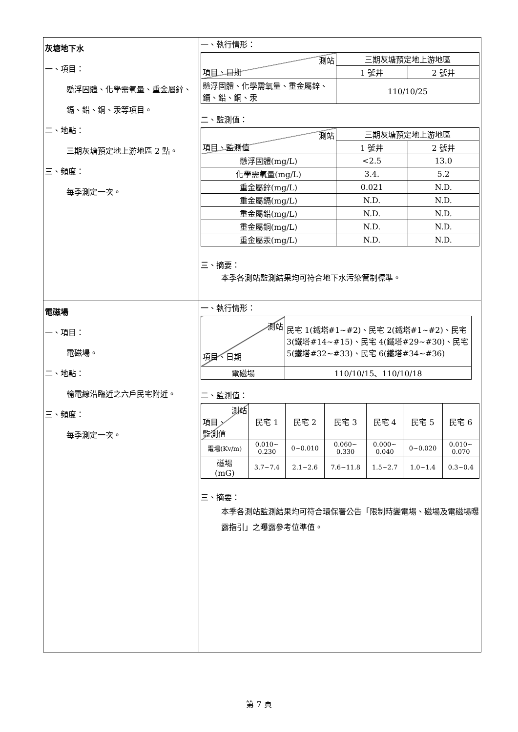| 灰塘地下水 一、項目： 懸浮固體、化學需氧量、重金屬鋅、鎘、鉛、銅、汞等項目。 二、地點： 三期灰塘預定地上游地區 2 點。 三、頻度： 每季測定一次。 | 一、執行情形： / 測站 項目、日期 / 三期灰塘預定地上游地區 / / / / 1 號井 / 2 號井 / / 懸浮固體、化學需氧量、重金屬鋅、鎘、鉛、銅、汞 / 110/10/25 / / 二、監測值： / 測站 項目、監測值 / 三期灰塘預定地上游地區 / / / / 1 號井 / 2 號井 / / 懸浮固體(mg/L) / <2.5 / 13.0 / / 化學需氧量(mg/L) / 3.4. / 5.2 / / 重金屬鋅(mg/L) / 0.021 / N.D. / / 重金屬鎘(mg/L) / N.D. / N.D. / / 重金屬鉛(mg/L) / N.D. / N.D. / / 重金屬銅(mg/L) / N.D. / N.D. / / 重金屬汞(mg/L) / N.D. / N.D. / 三、摘要： 本季各測站監測結果均可符合地下水污染管制標準。 |
| 電磁場 一、項目： 電磁場。 二、地點： 輸電線沿臨近之六戶民宅附近。 三、頻度： 每季測定一次。 | 一、執行情形： / 測站 項目、日期 / 民宅 1(鐵塔#1~#2)、民宅 2(鐵塔#1~#2)、民宅 3(鐵塔#14~#15)、民宅 4(鐵塔#29~#30)、民宅 5(鐵塔#32~#33)、民宅 6(鐵塔#34~#36) / / 電磁場 / 110/10/15、110/10/18 / 二、監測值： / 測站 項目、 監測值 / 民宅 1 / 民宅 2 / 民宅 3 / 民宅 4 / 民宅 5 / 民宅 6 / / 電場(Kv/m) / 0.010~ 0.230 / 0~0.010 / 0.060~ 0.330 / 0.000~ 0.040 / 0~0.020 / 0.010~ 0.070 / / 磁場 (mG) / 3.7~7.4 / 2.1~2.6 / 7.6~11.8 / 1.5~2.7 / 1.0~1.4 / 0.3~0.4 / 三、摘要： 本季各測站監測結果均可符合環保署公告「限制時變電場、磁場及電磁場曝露指引」之曝露參考位準值。 |
第 7 頁